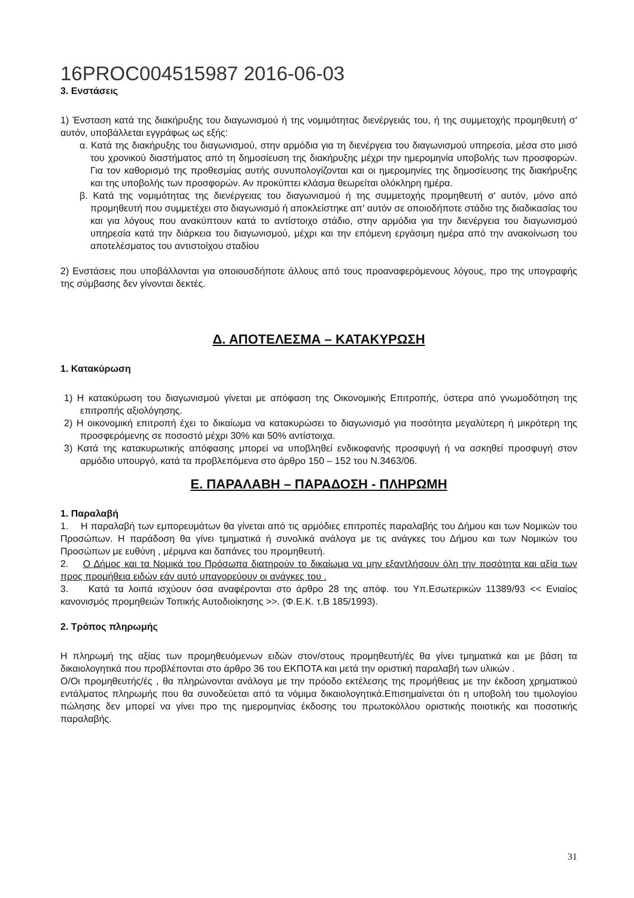16PROC004515987 2016-06-03
3. Ενστάσεις
1) Ένσταση κατά της διακήρυξης του διαγωνισμού ή της νομιμότητας διενέργειάς του, ή της συμμετοχής προμηθευτή σ' αυτόν, υποβάλλεται εγγράφως ως εξής:
α. Κατά της διακήρυξης του διαγωνισμού, στην αρμόδια για τη διενέργεια του διαγωνισμού υπηρεσία, μέσα στο μισό του χρονικού διαστήματος από τη δημοσίευση της διακήρυξης μέχρι την ημερομηνία υποβολής των προσφορών. Για τον καθορισμό της προθεσμίας αυτής συνυπολογίζονται και οι ημερομηνίες της δημοσίευσης της διακήρυξης και της υποβολής των προσφορών. Αν προκύπτει κλάσμα θεωρείται ολόκληρη ημέρα.
β. Κατά της νομιμότητας της διενέργειας του διαγωνισμού ή της συμμετοχής προμηθευτή σ' αυτόν, μόνο από προμηθευτή που συμμετέχει στο διαγωνισμό ή αποκλείστηκε απ' αυτόν σε οποιοδήποτε στάδιο της διαδικασίας του και για λόγους που ανακύπτουν κατά το αντίστοιχο στάδιο, στην αρμόδια για την διενέργεια του διαγωνισμού υπηρεσία κατά την διάρκεια του διαγωνισμού, μέχρι και την επόμενη εργάσιμη ημέρα από την ανακοίνωση του αποτελέσματος του αντιστοίχου σταδίου
2) Ενστάσεις που υποβάλλονται για οποιουσδήποτε άλλους από τους προαναφερόμενους λόγους, προ της υπογραφής της σύμβασης δεν γίνονται δεκτές.
Δ. ΑΠΟΤΕΛΕΣΜΑ – ΚΑΤΑΚΥΡΩΣΗ
1. Κατακύρωση
1) Η κατακύρωση του διαγωνισμού γίνεται με απόφαση της Οικονομικής Επιτροπής, ύστερα από γνωμοδότηση της επιτροπής αξιολόγησης.
2) Η οικονομική επιτροπή έχει το δικαίωμα να κατακυρώσει το διαγωνισμό για ποσότητα μεγαλύτερη ή μικρότερη της προσφερόμενης σε ποσοστό μέχρι 30% και 50% αντίστοιχα.
3) Κατά της κατακυρωτικής απόφασης μπορεί να υποβληθεί ενδικοφανής προσφυγή ή να ασκηθεί προσφυγή στον αρμόδιο υπουργό, κατά τα προβλεπόμενα στο άρθρο 150 – 152 του Ν.3463/06.
Ε. ΠΑΡΑΛΑΒΗ – ΠΑΡΑΔΟΣΗ - ΠΛΗΡΩΜΗ
1. Παραλαβή
1. Η παραλαβή των εμπορευμάτων θα γίνεται από τις αρμόδιες επιτροπές παραλαβής του Δήμου και των Νομικών του Προσώπων. Η παράδοση θα γίνει τμηματικά ή συνολικά ανάλογα με τις ανάγκες του Δήμου και των Νομικών του Προσώπων με ευθύνη , μέριμνα και δαπάνες του προμηθευτή.
2. Ο Δήμος και τα Νομικά του Πρόσωπα διατηρούν το δικαίωμα να μην εξαντλήσουν όλη την ποσότητα και αξία των προς προμήθεια ειδών εάν αυτό υπαγορεύουν οι ανάγκες του .
3. Κατά τα λοιπά ισχύουν όσα αναφέρονται στο άρθρο 28 της απόφ. του Υπ.Εσωτερικών 11389/93 << Ενιαίος κανονισμός προμηθειών Τοπικής Αυτοδιοίκησης >>. (Φ.Ε.Κ. τ.Β 185/1993).
2. Τρόπος πληρωμής
Η πληρωμή της αξίας των προμηθευόμενων ειδών στον/στους προμηθευτή/ές θα γίνει τμηματικά και με βάση τα δικαιολογητικά που προβλέπονται στο άρθρο 36 του ΕΚΠΟΤΑ και μετά την οριστική παραλαβή των υλικών .
Ο/Οι προμηθευτής/ές , θα πληρώνονται ανάλογα με την πρόοδο εκτέλεσης της προμήθειας με την έκδοση χρηματικού εντάλματος πληρωμής που θα συνοδεύεται από τα νόμιμα δικαιολογητικά.Επισημαίνεται ότι η υποβολή του τιμολογίου πώλησης δεν μπορεί να γίνει προ της ημερομηνίας έκδοσης του πρωτοκόλλου οριστικής ποιοτικής και ποσοτικής παραλαβής.
31